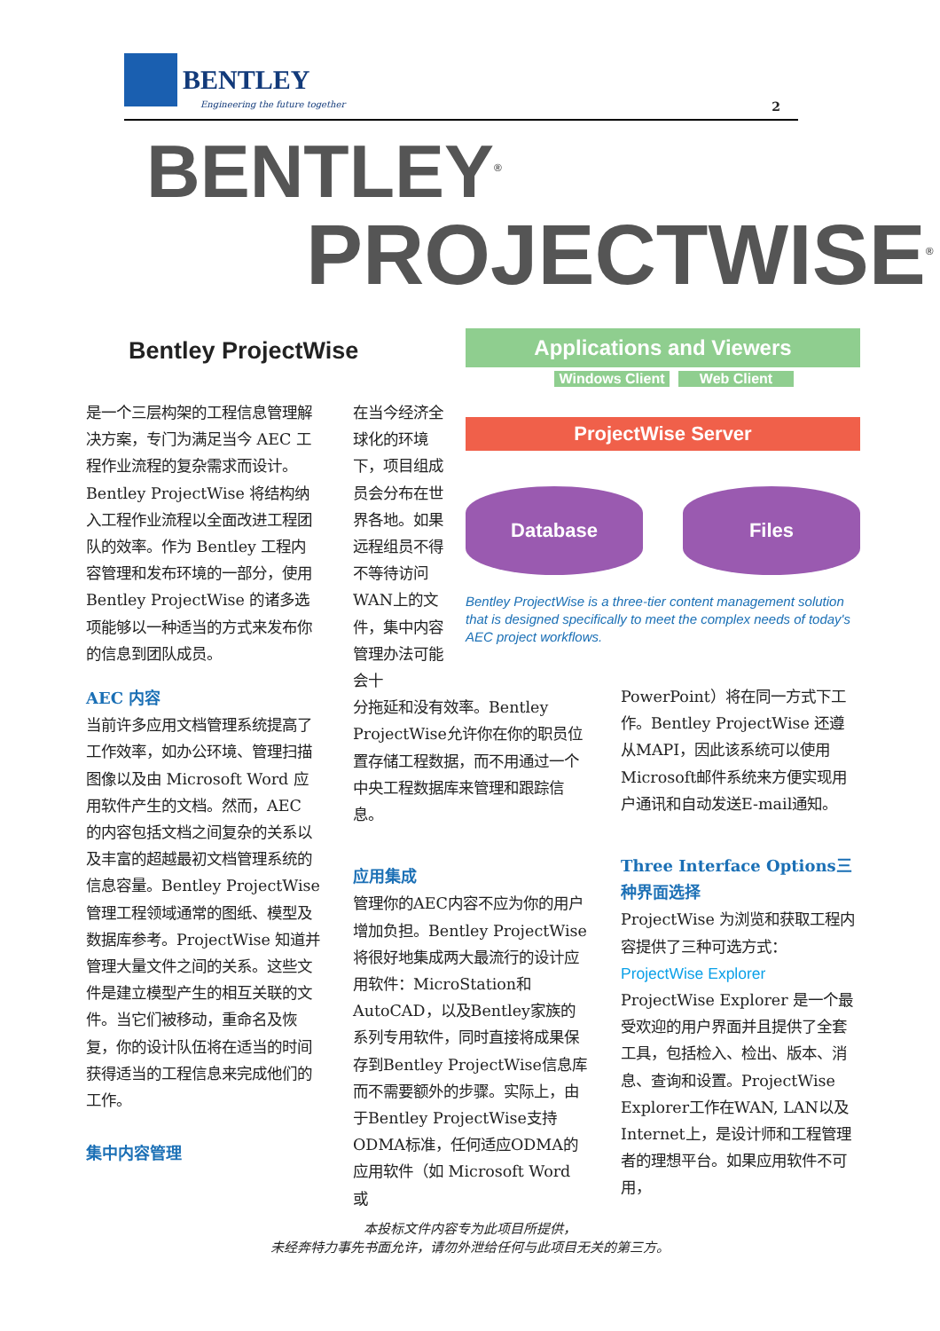BENTLEY
2
Engineering the future together
BENTLEY<sup>®</sup>
PROJECTWISE<sup>®</sup>
Bentley ProjectWise
Applications and Viewers
Windows Client
Web Client
ProjectWise Server
Database Files
Bentley ProjectWise is a three-tier content management solution that is designed specifically to meet the complex needs of today's AEC project workflows.
是一个三层构架的工程信息管理解决方案，专门为满足当今 AEC 工程作业流程的复杂需求而设计。Bentley ProjectWise 将结构纳入工程作业流程以全面改进工程团队的效率。作为 Bentley 工程内容管理和发布环境的一部分，使用 Bentley ProjectWise 的诸多选项能够以一种适当的方式来发布你的信息到团队成员。
AEC 内容
当前许多应用文档管理系统提高了工作效率，如办公环境、管理扫描图像以及由 Microsoft Word 应用软件产生的文档。然而，AEC 的内容包括文档之间复杂的关系以及丰富的超越最初文档管理系统的信息容量。Bentley ProjectWise 管理工程领域通常的图纸、模型及数据库参考。ProjectWise 知道并管理大量文件之间的关系。这些文件是建立模型产生的相互关联的文件。当它们被移动，重命名及恢复，你的设计队伍将在适当的时间获得适当的工程信息来完成他们的工作。
集中内容管理
在当今经济全球化的环境下，项目组成员会分布在世界各地。如果远程组员不得不等待访问WAN上的文件，集中内容管理办法可能会十
分拖延和没有效率。Bentley ProjectWise允许你在你的职员位置存储工程数据，而不用通过一个中央工程数据库来管理和跟踪信息。
应用集成
管理你的AEC内容不应为你的用户增加负担。Bentley ProjectWise将很好地集成两大最流行的设计应用软件：MicroStation和AutoCAD，以及Bentley家族的系列专用软件，同时直接将成果保存到Bentley ProjectWise信息库而不需要额外的步骤。实际上，由于Bentley ProjectWise支持ODMA标准，任何适应ODMA的应用软件（如 Microsoft Word 或
PowerPoint）将在同一方式下工作。Bentley ProjectWise 还遵从MAPI，因此该系统可以使用Microsoft邮件系统来方便实现用户通讯和自动发送E-mail通知。
Three Interface Options三种界面选择
ProjectWise 为浏览和获取工程内容提供了三种可选方式：
ProjectWise Explorer
ProjectWise Explorer 是一个最受欢迎的用户界面并且提供了全套工具，包括检入、检出、版本、消息、查询和设置。ProjectWise Explorer工作在WAN, LAN以及Internet上，是设计师和工程管理者的理想平台。如果应用软件不可用，
本投标文件内容专为此项目所提供，
未经奔特力事先书面允许，请勿外泄给任何与此项目无关的第三方。